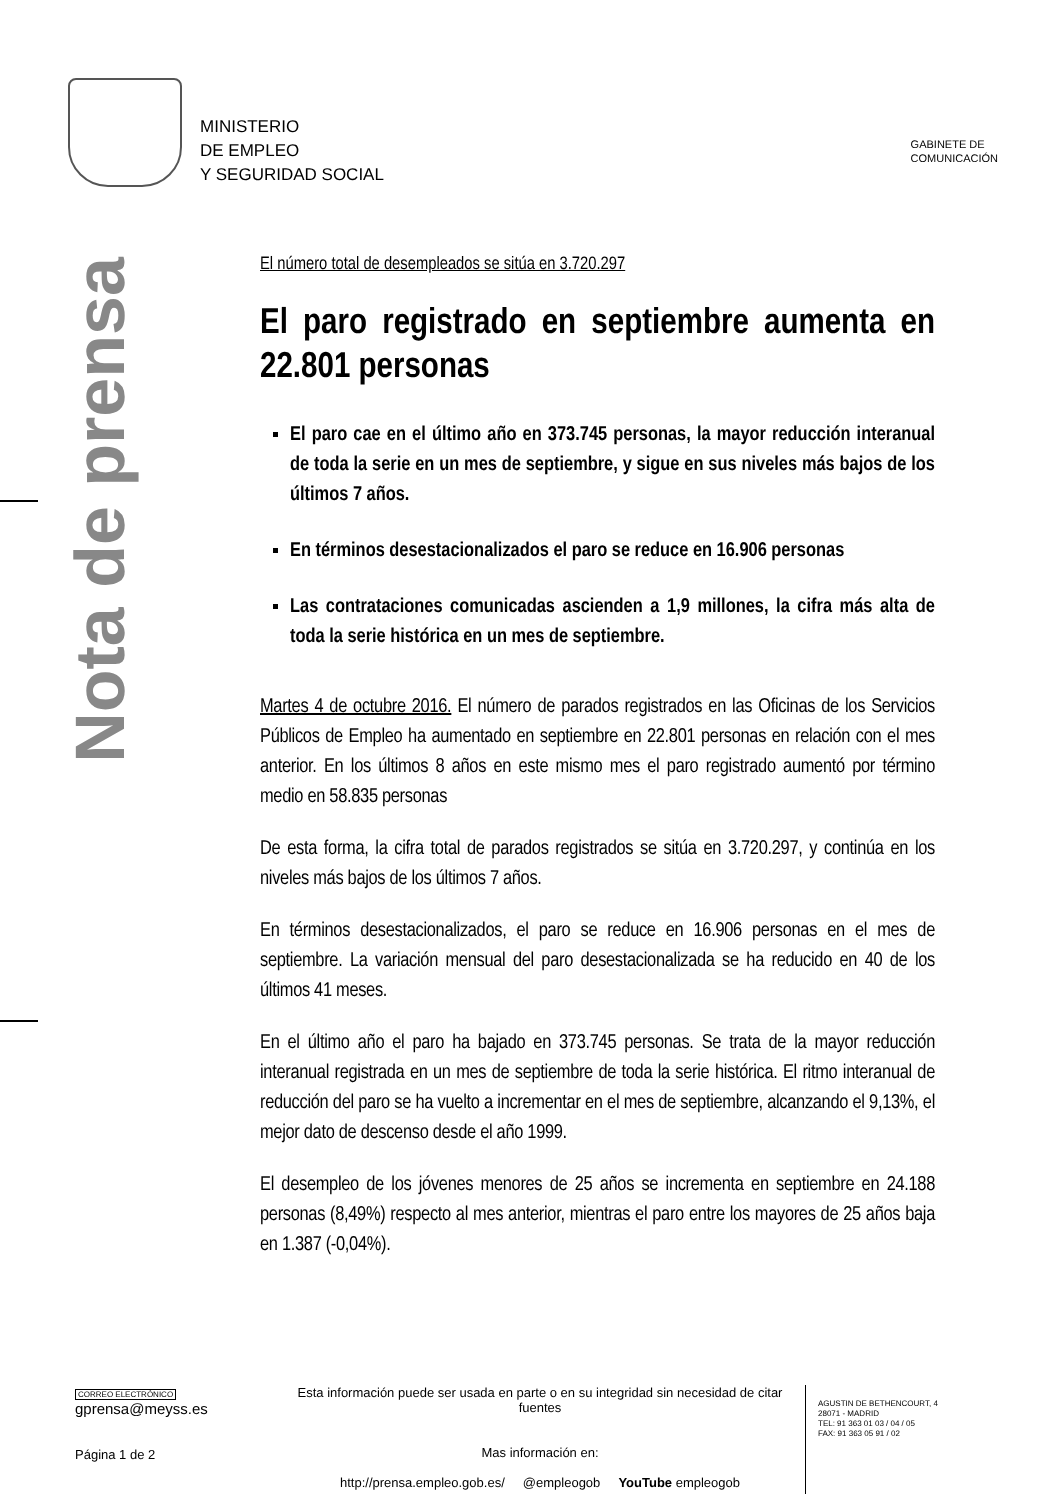MINISTERIO
DE EMPLEO
Y SEGURIDAD SOCIAL
GABINETE DE
COMUNICACIÓN
Nota de prensa
El número total de desempleados se sitúa en 3.720.297
El paro registrado en septiembre aumenta en 22.801 personas
El paro cae en el último año en 373.745 personas, la mayor reducción interanual de toda la serie en un mes de septiembre, y sigue en sus niveles más bajos de los últimos 7 años.
En términos desestacionalizados el paro se reduce en 16.906 personas
Las contrataciones comunicadas ascienden a 1,9 millones, la cifra más alta de toda la serie histórica en un mes de septiembre.
Martes 4 de octubre 2016. El número de parados registrados en las Oficinas de los Servicios Públicos de Empleo ha aumentado en septiembre en 22.801 personas en relación con el mes anterior. En los últimos 8 años en este mismo mes el paro registrado aumentó por término medio en 58.835 personas
De esta forma, la cifra total de parados registrados se sitúa en 3.720.297, y continúa en los niveles más bajos de los últimos 7 años.
En términos desestacionalizados, el paro se reduce en 16.906 personas en el mes de septiembre. La variación mensual del paro desestacionalizada se ha reducido en 40 de los últimos 41 meses.
En el último año el paro ha bajado en 373.745 personas. Se trata de la mayor reducción interanual registrada en un mes de septiembre de toda la serie histórica. El ritmo interanual de reducción del paro se ha vuelto a incrementar en el mes de septiembre, alcanzando el 9,13%, el mejor dato de descenso desde el año 1999.
El desempleo de los jóvenes menores de 25 años se incrementa en septiembre en 24.188 personas (8,49%) respecto al mes anterior, mientras el paro entre los mayores de 25 años baja en 1.387 (-0,04%).
CORREO ELECTRÓNICO
gprensa@meyss.es
Página 1 de 2
Esta información puede ser usada en parte o en su integridad sin necesidad de citar fuentes
Mas información en:
http://prensa.empleo.gob.es/ @empleogob YouTube empleogob
AGUSTIN DE BETHENCOURT, 4
28071 - MADRID
TEL: 91 363 01 03 / 04 / 05
FAX: 91 363 05 91 / 02